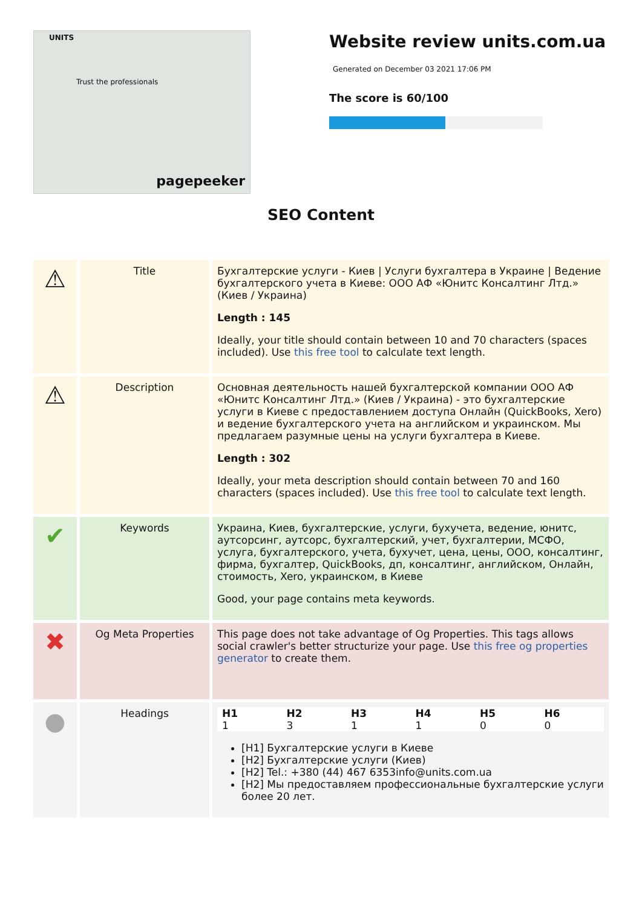UNITS
Trust the professionals
pagepeeker
Website review units.com.ua
Generated on December 03 2021 17:06 PM
The score is 60/100
SEO Content
| ⚠ | Title | Бухгалтерские услуги - Киев / Услуги бухгалтера в Украине / Ведение бухгалтерского учета в Киеве: ООО АФ «Юнитс Консалтинг Лтд.» (Киев / Украина) Length : 145 Ideally, your title should contain between 10 and 70 characters (spaces included). Use this free tool to calculate text length. |
| ⚠ | Description | Основная деятельность нашей бухгалтерской компании ООО АФ «Юнитс Консалтинг Лтд.» (Киев / Украина) - это бухгалтерские услуги в Киеве с предоставлением доступа Онлайн (QuickBooks, Xero) и ведение бухгалтерского учета на английском и украинском. Мы предлагаем разумные цены на услуги бухгалтера в Киеве. Length : 302 Ideally, your meta description should contain between 70 and 160 characters (spaces included). Use this free tool to calculate text length. |
| ✔ | Keywords | Украина, Киев, бухгалтерские, услуги, бухучета, ведение, юнитс, аутсорсинг, аутсорс, бухгалтерский, учет, бухгалтерии, МСФО, услуга, бухгалтерского, учета, бухучет, цена, цены, ООО, консалтинг, фирма, бухгалтер, QuickBooks, дп, консалтинг, английском, Онлайн, стоимость, Xero, украинском, в Киеве Good, your page contains meta keywords. |
| ✖ | Og Meta Properties | This page does not take advantage of Og Properties. This tags allows social crawler's better structurize your page. Use this free og properties generator to create them. |
| ● | Headings | / H1 / H2 / H3 / H4 / H5 / H6 / / --- / --- / --- / --- / --- / --- / / 1 / 3 / 1 / 1 / 0 / 0 / [H1] Бухгалтерские услуги в Киеве [H2] Бухгалтерские услуги (Киев) [H2] Tel.: +380 (44) 467 6353info@units.com.ua [H2] Мы предоставляем профессиональные бухгалтерские услуги более 20 лет. |